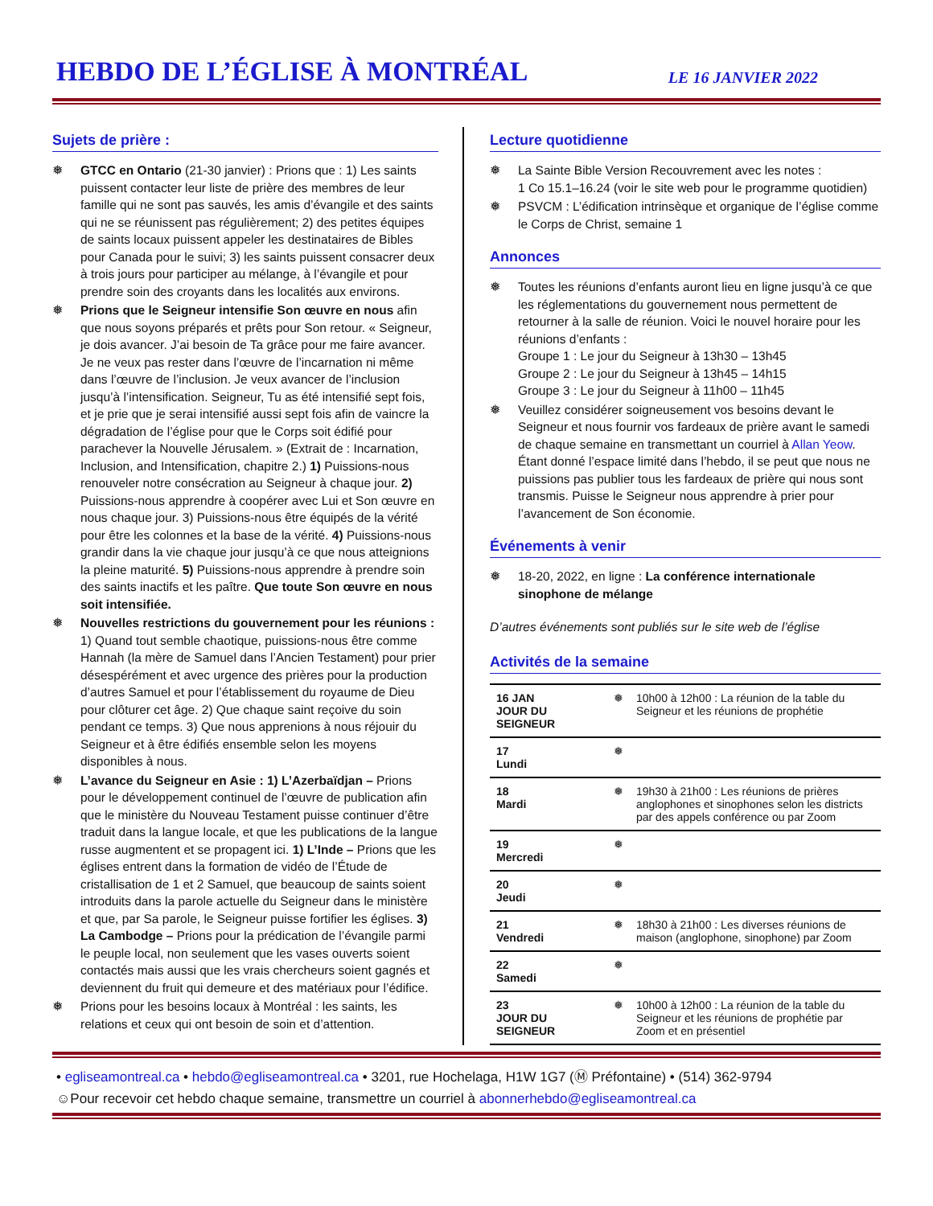HEBDO DE L’ÉGLISE À MONTRÉAL
LE 16 JANVIER 2022
Sujets de prière :
❅ GTCC en Ontario (21-30 janvier) : Prions que : 1) Les saints puissent contacter leur liste de prière des membres de leur famille qui ne sont pas sauvés, les amis d’évangile et des saints qui ne se réunissent pas régulièrement; 2) des petites équipes de saints locaux puissent appeler les destinataires de Bibles pour Canada pour le suivi; 3) les saints puissent consacrer deux à trois jours pour participer au mélange, à l’évangile et pour prendre soin des croyants dans les localités aux environs.
❅ Prions que le Seigneur intensifie Son œuvre en nous afin que nous soyons préparés et prêts pour Son retour. « Seigneur, je dois avancer. J’ai besoin de Ta grâce pour me faire avancer. Je ne veux pas rester dans l’œuvre de l’incarnation ni même dans l’œuvre de l’inclusion. Je veux avancer de l’inclusion jusqu’à l’intensification. Seigneur, Tu as été intensifié sept fois, et je prie que je serai intensifié aussi sept fois afin de vaincre la dégradation de l’église pour que le Corps soit édifié pour parachever la Nouvelle Jérusalem. » (Extrait de : Incarnation, Inclusion, and Intensification, chapitre 2.) 1) Puissions-nous renouveler notre consécration au Seigneur à chaque jour. 2) Puissions-nous apprendre à coopérer avec Lui et Son œuvre en nous chaque jour. 3) Puissions-nous être équipés de la vérité pour être les colonnes et la base de la vérité. 4) Puissions-nous grandir dans la vie chaque jour jusqu’à ce que nous atteignions la pleine maturité. 5) Puissions-nous apprendre à prendre soin des saints inactifs et les paître. Que toute Son œuvre en nous soit intensifiée.
❅ Nouvelles restrictions du gouvernement pour les réunions : 1) Quand tout semble chaotique, puissions-nous être comme Hannah (la mère de Samuel dans l’Ancien Testament) pour prier désespérément et avec urgence des prières pour la production d’autres Samuel et pour l’établissement du royaume de Dieu pour clôturer cet âge. 2) Que chaque saint reçoive du soin pendant ce temps. 3) Que nous apprenions à nous réjouir du Seigneur et à être édifiés ensemble selon les moyens disponibles à nous.
❅ L’avance du Seigneur en Asie : 1) L’Azerbaïdjan – Prions pour le développement continuel de l’œuvre de publication afin que le ministère du Nouveau Testament puisse continuer d’être traduit dans la langue locale, et que les publications de la langue russe augmentent et se propagent ici. 1) L’Inde – Prions que les églises entrent dans la formation de vidéo de l’Étude de cristallisation de 1 et 2 Samuel, que beaucoup de saints soient introduits dans la parole actuelle du Seigneur dans le ministère et que, par Sa parole, le Seigneur puisse fortifier les églises. 3) La Cambodge – Prions pour la prédication de l’évangile parmi le peuple local, non seulement que les vases ouverts soient contactés mais aussi que les vrais chercheurs soient gagnés et deviennent du fruit qui demeure et des matériaux pour l’édifice.
❅ Prions pour les besoins locaux à Montréal : les saints, les relations et ceux qui ont besoin de soin et d’attention.
Lecture quotidienne
❅ La Sainte Bible Version Recouvrement avec les notes :
1 Co 15.1–16.24 (voir le site web pour le programme quotidien)
❅ PSVCM : L’édification intrinsèque et organique de l’église comme le Corps de Christ, semaine 1
Annonces
❅ Toutes les réunions d’enfants auront lieu en ligne jusqu’à ce que les réglementations du gouvernement nous permettent de retourner à la salle de réunion. Voici le nouvel horaire pour les réunions d’enfants :
Groupe 1 : Le jour du Seigneur à 13h30 – 13h45
Groupe 2 : Le jour du Seigneur à 13h45 – 14h15
Groupe 3 : Le jour du Seigneur à 11h00 – 11h45
❅ Veuillez considérer soigneusement vos besoins devant le Seigneur et nous fournir vos fardeaux de prière avant le samedi de chaque semaine en transmettant un courriel à Allan Yeow. Étant donné l’espace limité dans l’hebdo, il se peut que nous ne puissions pas publier tous les fardeaux de prière qui nous sont transmis. Puisse le Seigneur nous apprendre à prier pour l’avancement de Son économie.
Événements à venir
❅ 18-20, 2022, en ligne : La conférence internationale sinophone de mélange
D’autres événements sont publiés sur le site web de l’église
Activités de la semaine
| 16 JAN JOUR DU SEIGNEUR | ❅ | 10h00 à 12h00 : La réunion de la table du Seigneur et les réunions de prophétie |
| 17 Lundi | ❅ | |
| 18 Mardi | ❅ | 19h30 à 21h00 : Les réunions de prières anglophones et sinophones selon les districts par des appels conférence ou par Zoom |
| 19 Mercredi | ❅ | |
| 20 Jeudi | ❅ | |
| 21 Vendredi | ❅ | 18h30 à 21h00 : Les diverses réunions de maison (anglophone, sinophone) par Zoom |
| 22 Samedi | ❅ | |
| 23 JOUR DU SEIGNEUR | ❅ | 10h00 à 12h00 : La réunion de la table du Seigneur et les réunions de prophétie par Zoom et en présentiel |
• egliseamontreal.ca • hebdo@egliseamontreal.ca • 3201, rue Hochelaga, H1W 1G7 (Ⓜ Préfontaine) • (514) 362-9794
☺Pour recevoir cet hebdo chaque semaine, transmettre un courriel à abonnerhebdo@egliseamontreal.ca